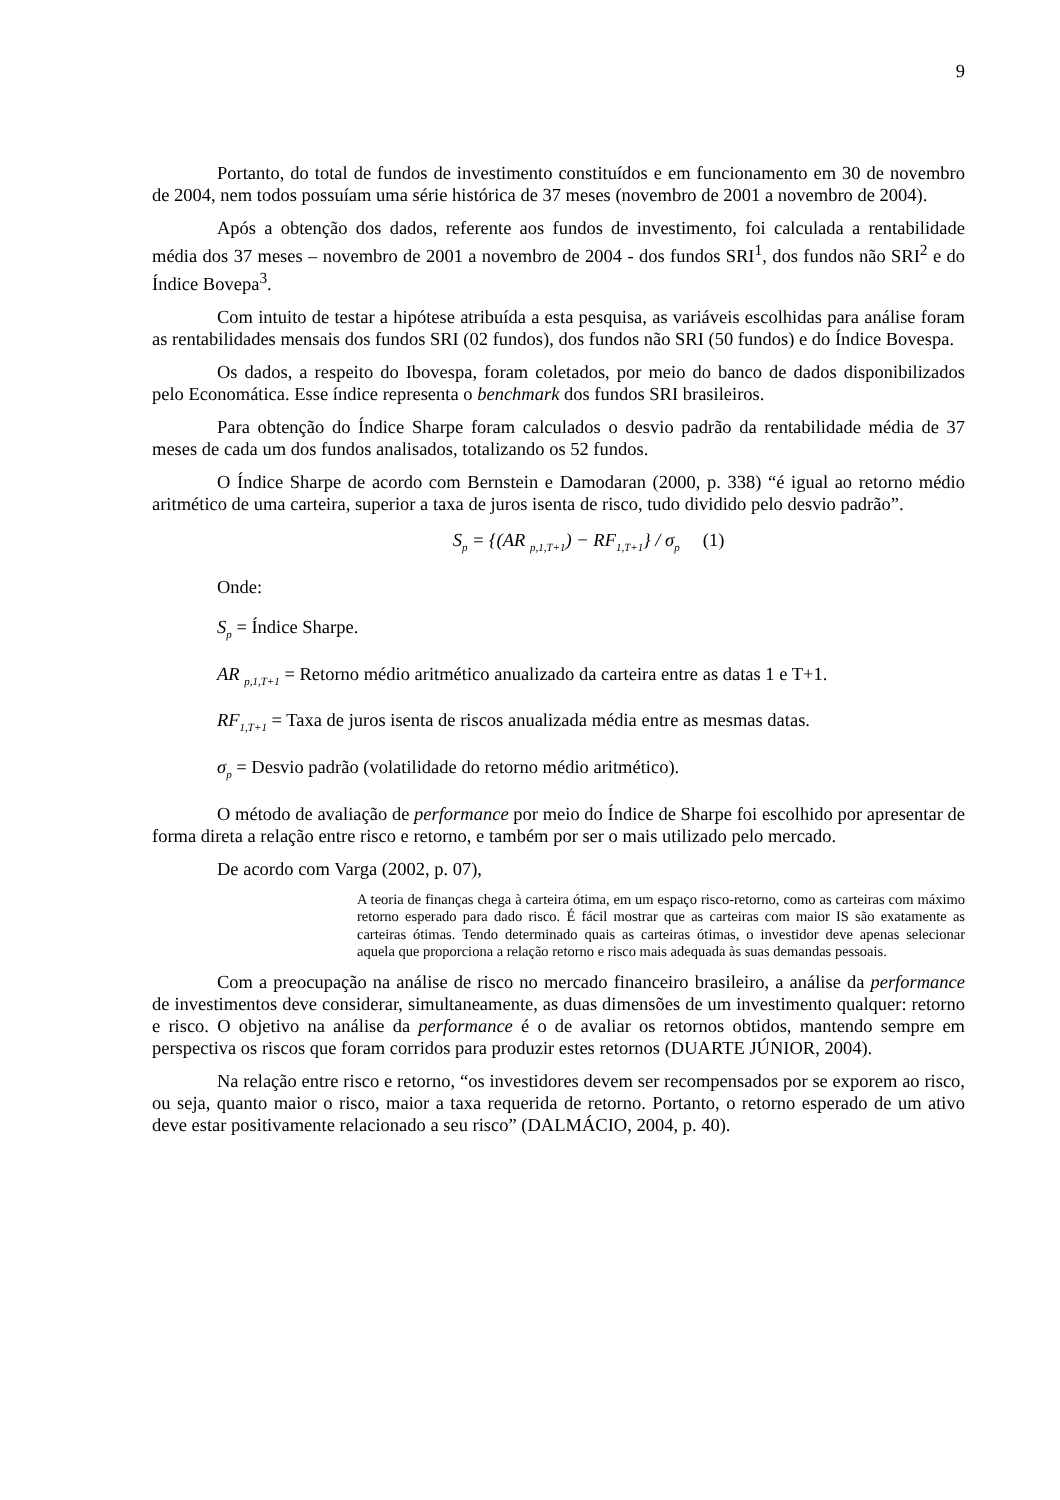9
Portanto, do total de fundos de investimento constituídos e em funcionamento em 30 de novembro de 2004, nem todos possuíam uma série histórica de 37 meses (novembro de 2001 a novembro de 2004).
Após a obtenção dos dados, referente aos fundos de investimento, foi calculada a rentabilidade média dos 37 meses – novembro de 2001 a novembro de 2004 - dos fundos SRI<sup>1</sup>, dos fundos não SRI<sup>2</sup> e do Índice Bovepa<sup>3</sup>.
Com intuito de testar a hipótese atribuída a esta pesquisa, as variáveis escolhidas para análise foram as rentabilidades mensais dos fundos SRI (02 fundos), dos fundos não SRI (50 fundos) e do Índice Bovespa.
Os dados, a respeito do Ibovespa, foram coletados, por meio do banco de dados disponibilizados pelo Economática. Esse índice representa o benchmark dos fundos SRI brasileiros.
Para obtenção do Índice Sharpe foram calculados o desvio padrão da rentabilidade média de 37 meses de cada um dos fundos analisados, totalizando os 52 fundos.
O Índice Sharpe de acordo com Bernstein e Damodaran (2000, p. 338) “é igual ao retorno médio aritmético de uma carteira, superior a taxa de juros isenta de risco, tudo dividido pelo desvio padrão”.
S<sub>p</sub> = {(AR <sub>p,1,T+1</sub>) − RF<sub>1,T+1</sub>} / σ<sub>p</sub> (1)
Onde:
S<sub>p</sub> = Índice Sharpe.
AR <sub>p,1,T+1</sub> = Retorno médio aritmético anualizado da carteira entre as datas 1 e T+1.
RF<sub>1,T+1</sub> = Taxa de juros isenta de riscos anualizada média entre as mesmas datas.
σ<sub>p</sub> = Desvio padrão (volatilidade do retorno médio aritmético).
O método de avaliação de performance por meio do Índice de Sharpe foi escolhido por apresentar de forma direta a relação entre risco e retorno, e também por ser o mais utilizado pelo mercado.
De acordo com Varga (2002, p. 07),
A teoria de finanças chega à carteira ótima, em um espaço risco-retorno, como as carteiras com máximo retorno esperado para dado risco. É fácil mostrar que as carteiras com maior IS são exatamente as carteiras ótimas. Tendo determinado quais as carteiras ótimas, o investidor deve apenas selecionar aquela que proporciona a relação retorno e risco mais adequada às suas demandas pessoais.
Com a preocupação na análise de risco no mercado financeiro brasileiro, a análise da performance de investimentos deve considerar, simultaneamente, as duas dimensões de um investimento qualquer: retorno e risco. O objetivo na análise da performance é o de avaliar os retornos obtidos, mantendo sempre em perspectiva os riscos que foram corridos para produzir estes retornos (DUARTE JÚNIOR, 2004).
Na relação entre risco e retorno, “os investidores devem ser recompensados por se exporem ao risco, ou seja, quanto maior o risco, maior a taxa requerida de retorno. Portanto, o retorno esperado de um ativo deve estar positivamente relacionado a seu risco” (DALMÁCIO, 2004, p. 40).